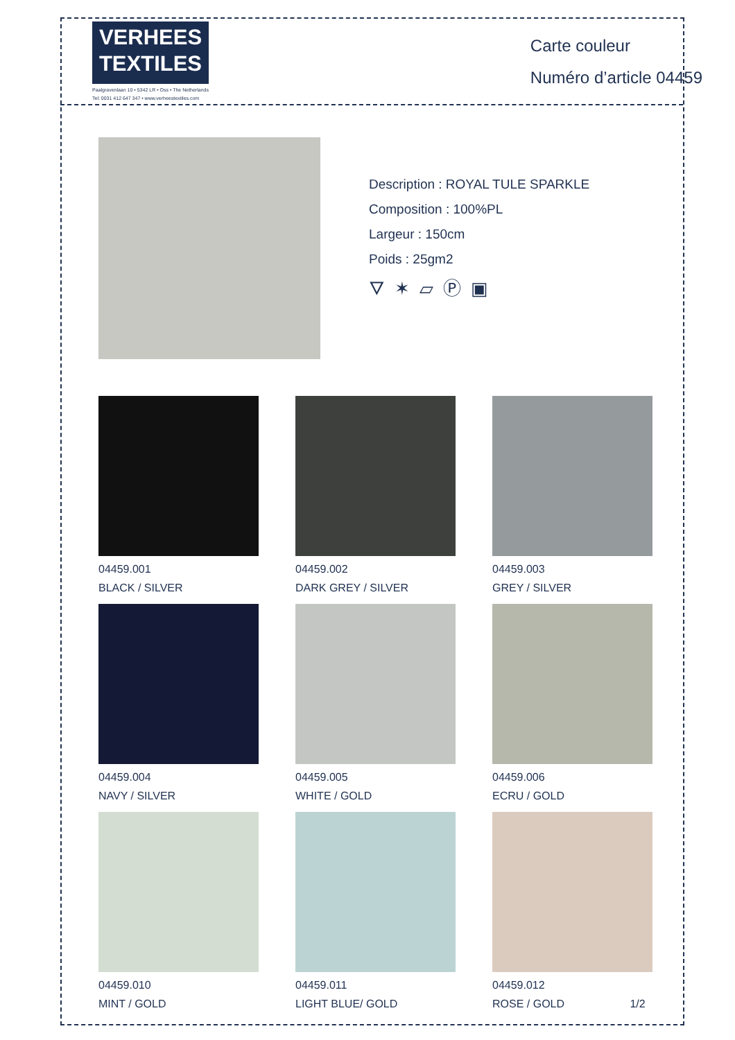VERHEES
TEXTILES
Paalgravenlaan 10 • 5342 LR • Oss • The Netherlands
Tel: 0031 412 647 347 • www.verheestextiles.com
Carte couleur
Numéro d’article 04459
Description : ROYAL TULE SPARKLE
Composition : 100%PL
Largeur : 150cm
Poids : 25gm2
🜄 ✶ ⏥ Ⓟ ▣
04459.001
BLACK / SILVER
04459.002
DARK GREY / SILVER
04459.003
GREY / SILVER
04459.004
NAVY / SILVER
04459.005
WHITE / GOLD
04459.006
ECRU / GOLD
04459.010
MINT / GOLD
04459.011
LIGHT BLUE/ GOLD
04459.012
ROSE / GOLD 1/2